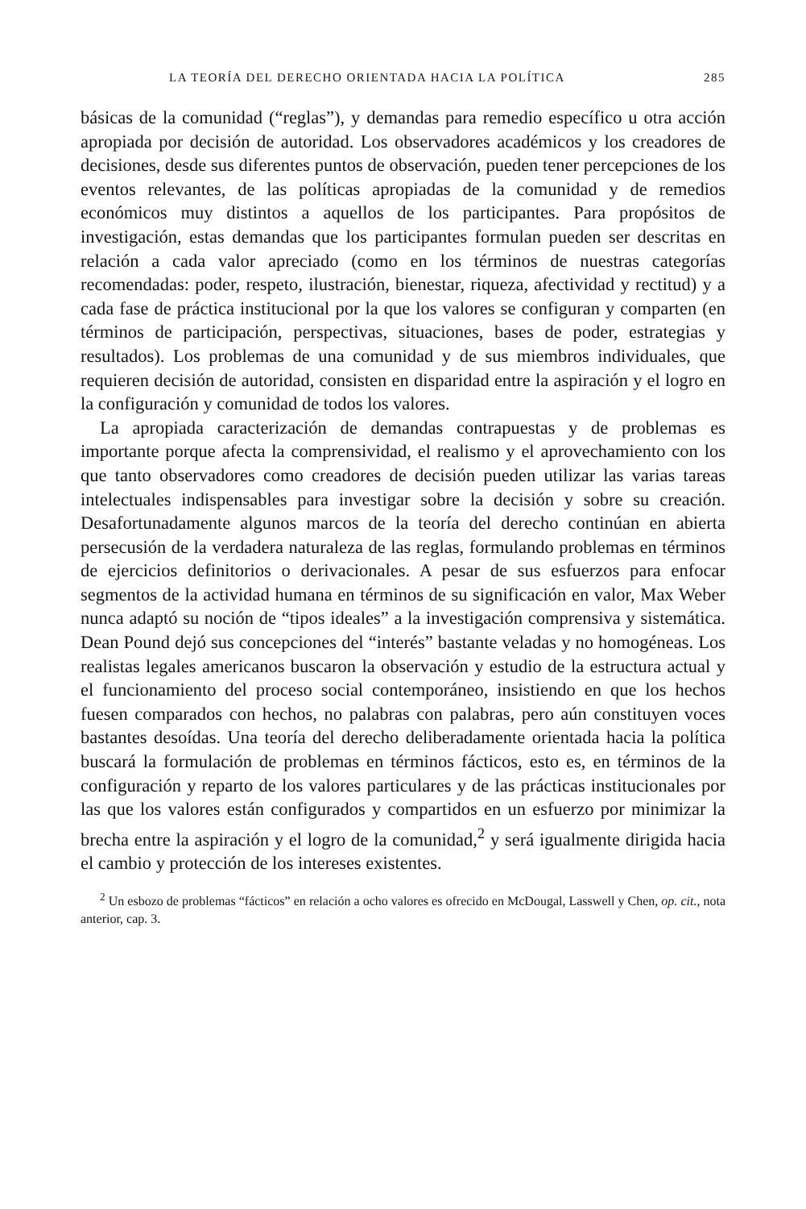LA TEORÍA DEL DERECHO ORIENTADA HACIA LA POLÍTICA 285
básicas de la comunidad (“reglas”), y demandas para remedio específico u otra acción apropiada por decisión de autoridad. Los observadores académicos y los creadores de decisiones, desde sus diferentes puntos de observación, pueden tener percepciones de los eventos relevantes, de las políticas apropiadas de la comunidad y de remedios económicos muy distintos a aquellos de los participantes. Para propósitos de investigación, estas demandas que los participantes formulan pueden ser descritas en relación a cada valor apreciado (como en los términos de nuestras categorías recomendadas: poder, respeto, ilustración, bienestar, riqueza, afectividad y rectitud) y a cada fase de práctica institucional por la que los valores se configuran y comparten (en términos de participación, perspectivas, situaciones, bases de poder, estrategias y resultados). Los problemas de una comunidad y de sus miembros individuales, que requieren decisión de autoridad, consisten en disparidad entre la aspiración y el logro en la configuración y comunidad de todos los valores.
La apropiada caracterización de demandas contrapuestas y de problemas es importante porque afecta la comprensividad, el realismo y el aprovechamiento con los que tanto observadores como creadores de decisión pueden utilizar las varias tareas intelectuales indispensables para investigar sobre la decisión y sobre su creación. Desafortunadamente algunos marcos de la teoría del derecho continúan en abierta persecusión de la verdadera naturaleza de las reglas, formulando problemas en términos de ejercicios definitorios o derivacionales. A pesar de sus esfuerzos para enfocar segmentos de la actividad humana en términos de su significación en valor, Max Weber nunca adaptó su noción de “tipos ideales” a la investigación comprensiva y sistemática. Dean Pound dejó sus concepciones del “interés” bastante veladas y no homogéneas. Los realistas legales americanos buscaron la observación y estudio de la estructura actual y el funcionamiento del proceso social contemporáneo, insistiendo en que los hechos fuesen comparados con hechos, no palabras con palabras, pero aún constituyen voces bastantes desoídas. Una teoría del derecho deliberadamente orientada hacia la política buscará la formulación de problemas en términos fácticos, esto es, en términos de la configuración y reparto de los valores particulares y de las prácticas institucionales por las que los valores están configurados y compartidos en un esfuerzo por minimizar la brecha entre la aspiración y el logro de la comunidad,<sup>2</sup> y será igualmente dirigida hacia el cambio y protección de los intereses existentes.
<sup>2</sup> Un esbozo de problemas “fácticos” en relación a ocho valores es ofrecido en McDougal, Lasswell y Chen, op. cit., nota anterior, cap. 3.